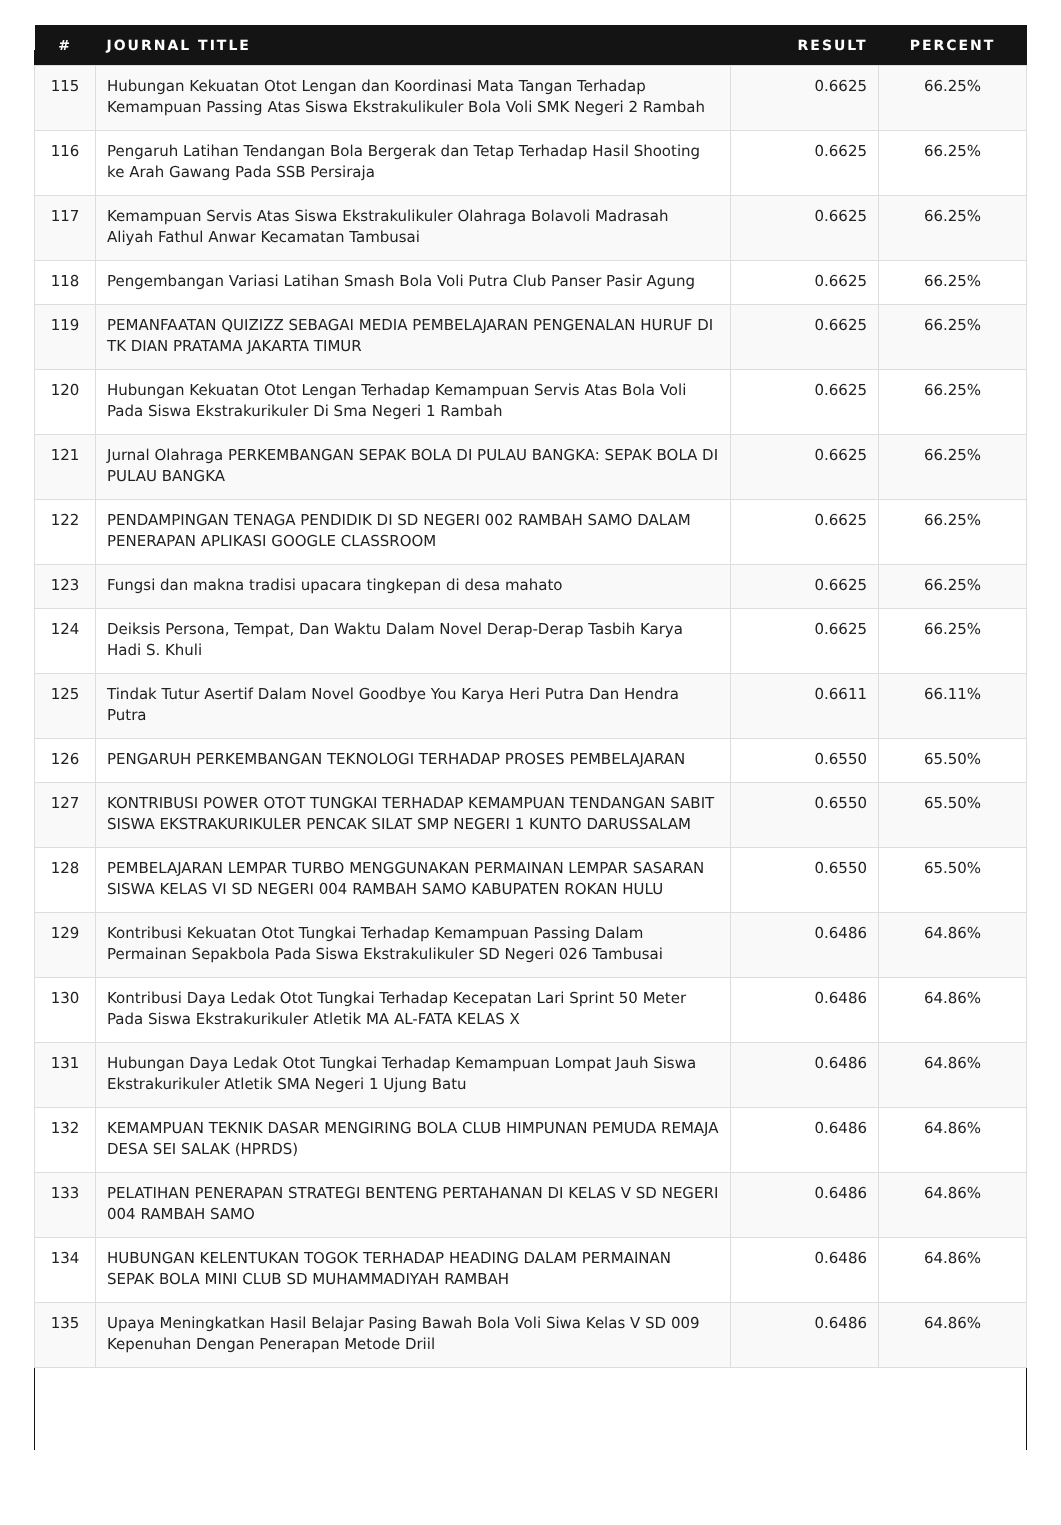| # | JOURNAL TITLE | RESULT | PERCENT |
| --- | --- | --- | --- |
| 115 | Hubungan Kekuatan Otot Lengan dan Koordinasi Mata Tangan Terhadap Kemampuan Passing Atas Siswa Ekstrakulikuler Bola Voli SMK Negeri 2 Rambah | 0.6625 | 66.25% |
| 116 | Pengaruh Latihan Tendangan Bola Bergerak dan Tetap Terhadap Hasil Shooting ke Arah Gawang Pada SSB Persiraja | 0.6625 | 66.25% |
| 117 | Kemampuan Servis Atas Siswa Ekstrakulikuler Olahraga Bolavoli Madrasah Aliyah Fathul Anwar Kecamatan Tambusai | 0.6625 | 66.25% |
| 118 | Pengembangan Variasi Latihan Smash Bola Voli Putra Club Panser Pasir Agung | 0.6625 | 66.25% |
| 119 | PEMANFAATAN QUIZIZZ SEBAGAI MEDIA PEMBELAJARAN PENGENALAN HURUF DI TK DIAN PRATAMA JAKARTA TIMUR | 0.6625 | 66.25% |
| 120 | Hubungan Kekuatan Otot Lengan Terhadap Kemampuan Servis Atas Bola Voli Pada Siswa Ekstrakurikuler Di Sma Negeri 1 Rambah | 0.6625 | 66.25% |
| 121 | Jurnal Olahraga PERKEMBANGAN SEPAK BOLA DI PULAU BANGKA: SEPAK BOLA DI PULAU BANGKA | 0.6625 | 66.25% |
| 122 | PENDAMPINGAN TENAGA PENDIDIK DI SD NEGERI 002 RAMBAH SAMO DALAM PENERAPAN APLIKASI GOOGLE CLASSROOM | 0.6625 | 66.25% |
| 123 | Fungsi dan makna tradisi upacara tingkepan di desa mahato | 0.6625 | 66.25% |
| 124 | Deiksis Persona, Tempat, Dan Waktu Dalam Novel Derap-Derap Tasbih Karya Hadi S. Khuli | 0.6625 | 66.25% |
| 125 | Tindak Tutur Asertif Dalam Novel Goodbye You Karya Heri Putra Dan Hendra Putra | 0.6611 | 66.11% |
| 126 | PENGARUH PERKEMBANGAN TEKNOLOGI TERHADAP PROSES PEMBELAJARAN | 0.6550 | 65.50% |
| 127 | KONTRIBUSI POWER OTOT TUNGKAI TERHADAP KEMAMPUAN TENDANGAN SABIT SISWA EKSTRAKURIKULER PENCAK SILAT SMP NEGERI 1 KUNTO DARUSSALAM | 0.6550 | 65.50% |
| 128 | PEMBELAJARAN LEMPAR TURBO MENGGUNAKAN PERMAINAN LEMPAR SASARAN SISWA KELAS VI SD NEGERI 004 RAMBAH SAMO KABUPATEN ROKAN HULU | 0.6550 | 65.50% |
| 129 | Kontribusi Kekuatan Otot Tungkai Terhadap Kemampuan Passing Dalam Permainan Sepakbola Pada Siswa Ekstrakulikuler SD Negeri 026 Tambusai | 0.6486 | 64.86% |
| 130 | Kontribusi Daya Ledak Otot Tungkai Terhadap Kecepatan Lari Sprint 50 Meter Pada Siswa Ekstrakurikuler Atletik MA AL-FATA KELAS X | 0.6486 | 64.86% |
| 131 | Hubungan Daya Ledak Otot Tungkai Terhadap Kemampuan Lompat Jauh Siswa Ekstrakurikuler Atletik SMA Negeri 1 Ujung Batu | 0.6486 | 64.86% |
| 132 | KEMAMPUAN TEKNIK DASAR MENGIRING BOLA CLUB HIMPUNAN PEMUDA REMAJA DESA SEI SALAK (HPRDS) | 0.6486 | 64.86% |
| 133 | PELATIHAN PENERAPAN STRATEGI BENTENG PERTAHANAN DI KELAS V SD NEGERI 004 RAMBAH SAMO | 0.6486 | 64.86% |
| 134 | HUBUNGAN KELENTUKAN TOGOK TERHADAP HEADING DALAM PERMAINAN SEPAK BOLA MINI CLUB SD MUHAMMADIYAH RAMBAH | 0.6486 | 64.86% |
| 135 | Upaya Meningkatkan Hasil Belajar Pasing Bawah Bola Voli Siwa Kelas V SD 009 Kepenuhan Dengan Penerapan Metode Driil | 0.6486 | 64.86% |